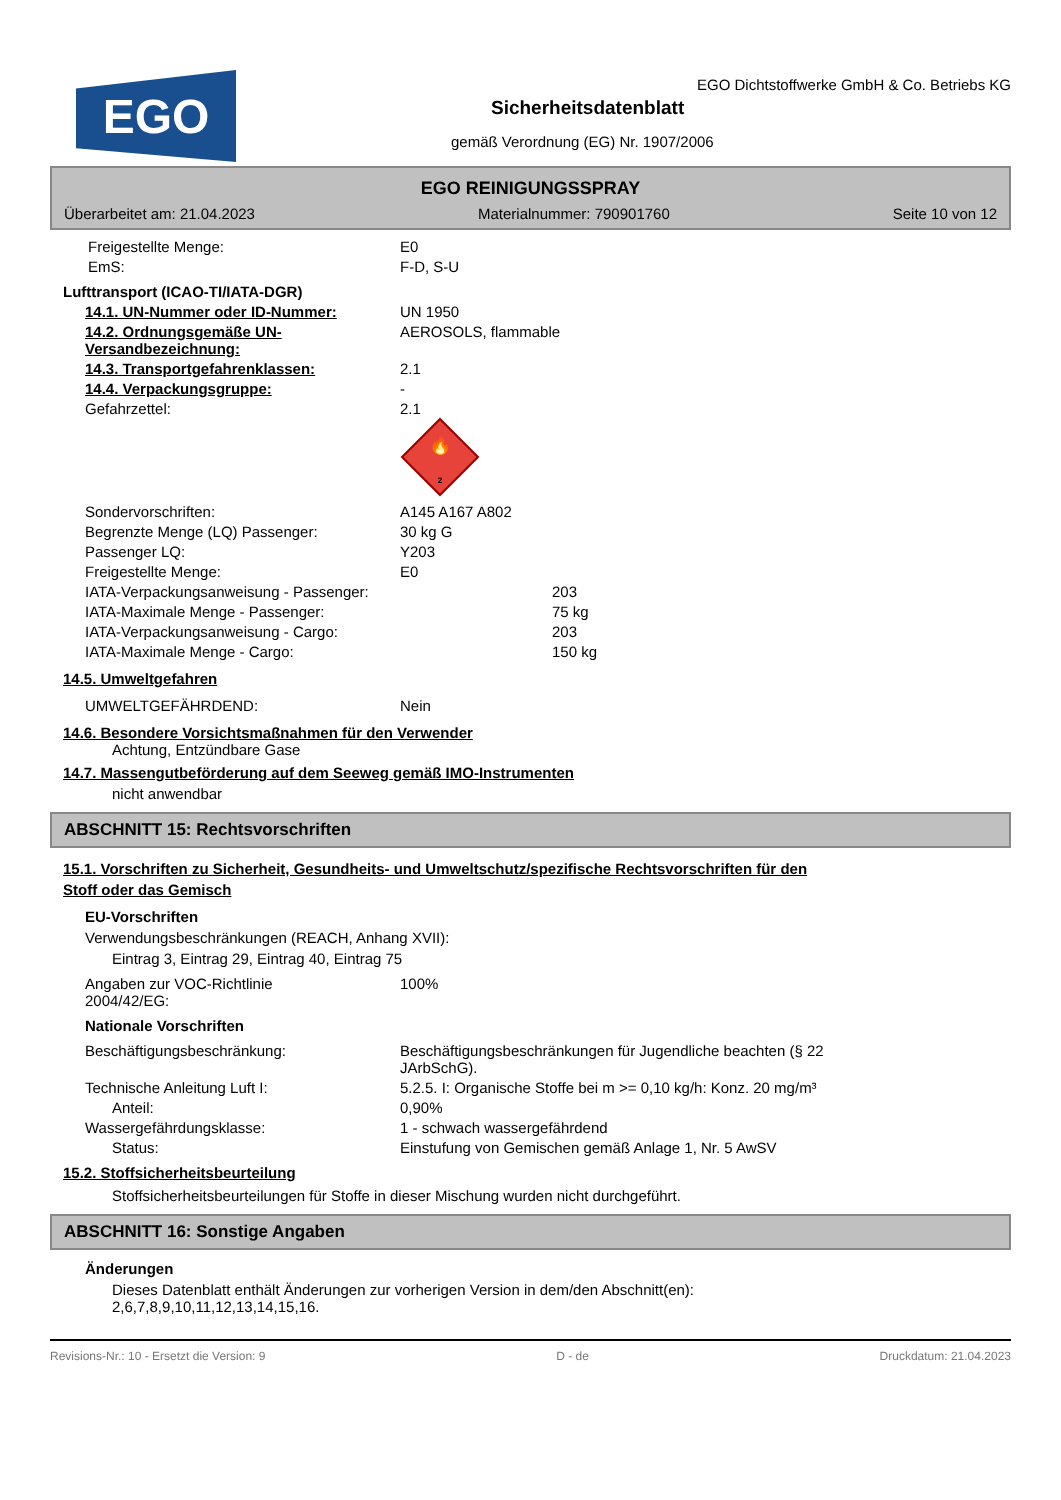EGO
EGO Dichtstoffwerke GmbH & Co. Betriebs KG
Sicherheitsdatenblatt
gemäß Verordnung (EG) Nr. 1907/2006
EGO REINIGUNGSSPRAY
Überarbeitet am: 21.04.2023 Materialnummer: 790901760 Seite 10 von 12
Freigestellte Menge: E0
EmS: F-D, S-U
Lufttransport (ICAO-TI/IATA-DGR)
14.1. UN-Nummer oder ID-Nummer: UN 1950
14.2. Ordnungsgemäße UN-Versandbezeichnung:
AEROSOLS, flammable
14.3. Transportgefahrenklassen: 2.1
14.4. Verpackungsgruppe: -
Gefahrzettel: 2.1
🔥
2
Sondervorschriften: A145 A167 A802
Begrenzte Menge (LQ) Passenger: 30 kg G
Passenger LQ: Y203
Freigestellte Menge: E0
IATA-Verpackungsanweisung - Passenger: 203
IATA-Maximale Menge - Passenger: 75 kg
IATA-Verpackungsanweisung - Cargo: 203
IATA-Maximale Menge - Cargo: 150 kg
14.5. Umweltgefahren
UMWELTGEFÄHRDEND: Nein
14.6. Besondere Vorsichtsmaßnahmen für den Verwender
Achtung, Entzündbare Gase
14.7. Massengutbeförderung auf dem Seeweg gemäß IMO-Instrumenten
nicht anwendbar
ABSCHNITT 15: Rechtsvorschriften
15.1. Vorschriften zu Sicherheit, Gesundheits- und Umweltschutz/spezifische Rechtsvorschriften für den
Stoff oder das Gemisch
EU-Vorschriften
Verwendungsbeschränkungen (REACH, Anhang XVII):
Eintrag 3, Eintrag 29, Eintrag 40, Eintrag 75
Angaben zur VOC-Richtlinie
2004/42/EG:
100%
Nationale Vorschriften
Beschäftigungsbeschränkung: Beschäftigungsbeschränkungen für Jugendliche beachten (§ 22
JArbSchG).
Technische Anleitung Luft I: 5.2.5. I: Organische Stoffe bei m >= 0,10 kg/h: Konz. 20 mg/m³
Anteil: 0,90%
Wassergefährdungsklasse: 1 - schwach wassergefährdend
Status: Einstufung von Gemischen gemäß Anlage 1, Nr. 5 AwSV
15.2. Stoffsicherheitsbeurteilung
Stoffsicherheitsbeurteilungen für Stoffe in dieser Mischung wurden nicht durchgeführt.
ABSCHNITT 16: Sonstige Angaben
Änderungen
Dieses Datenblatt enthält Änderungen zur vorherigen Version in dem/den Abschnitt(en):
2,6,7,8,9,10,11,12,13,14,15,16.
Revisions-Nr.: 10 - Ersetzt die Version: 9 D - de Druckdatum: 21.04.2023